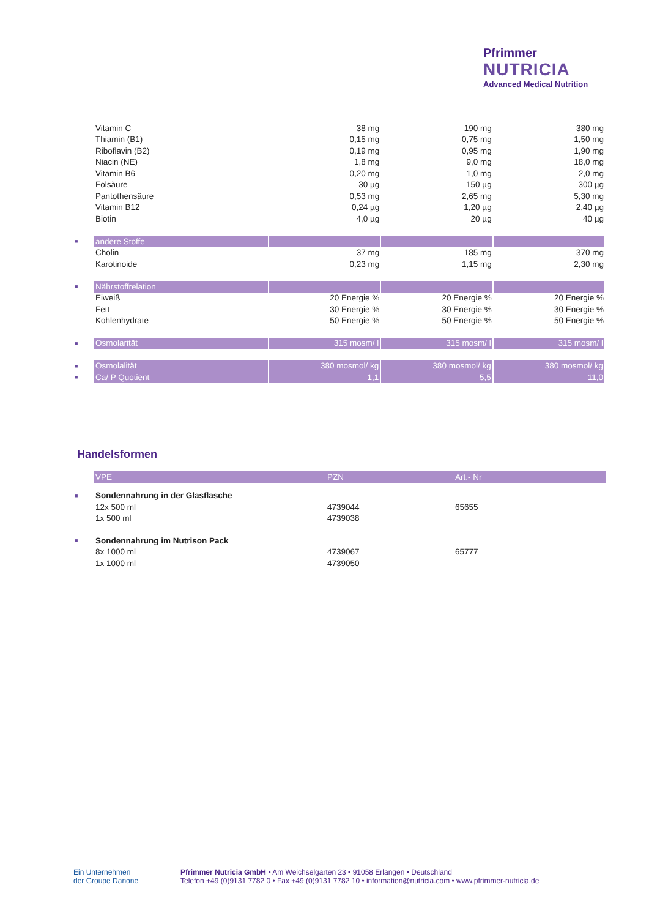Pfrimmer
NUTRICIA
Advanced Medical Nutrition
| | Vitamin C | 38 mg | 190 mg | 380 mg |
| | Thiamin (B1) | 0,15 mg | 0,75 mg | 1,50 mg |
| | Riboflavin (B2) | 0,19 mg | 0,95 mg | 1,90 mg |
| | Niacin (NE) | 1,8 mg | 9,0 mg | 18,0 mg |
| | Vitamin B6 | 0,20 mg | 1,0 mg | 2,0 mg |
| | Folsäure | 30 µg | 150 µg | 300 µg |
| | Pantothensäure | 0,53 mg | 2,65 mg | 5,30 mg |
| | Vitamin B12 | 0,24 µg | 1,20 µg | 2,40 µg |
| | Biotin | 4,0 µg | 20 µg | 40 µg |
| ■ | andere Stoffe | | | |
| | Cholin | 37 mg | 185 mg | 370 mg |
| | Karotinoide | 0,23 mg | 1,15 mg | 2,30 mg |
| ■ | Nährstoffrelation | | | |
| | Eiweiß | 20 Energie % | 20 Energie % | 20 Energie % |
| | Fett | 30 Energie % | 30 Energie % | 30 Energie % |
| | Kohlenhydrate | 50 Energie % | 50 Energie % | 50 Energie % |
| ■ | Osmolarität | 315 mosm/ l | 315 mosm/ l | 315 mosm/ l |
| ■ | Osmolalität | 380 mosmol/ kg | 380 mosmol/ kg | 380 mosmol/ kg |
| ■ | Ca/ P Quotient | 1,1 | 5,5 | 11,0 |
Handelsformen
| | VPE | PZN | Art.- Nr |
| ■ | Sondennahrung in der Glasflasche | | |
| | 12x 500 ml | 4739044 | 65655 |
| | 1x 500 ml | 4739038 | |
| ■ | Sondennahrung im Nutrison Pack | | |
| | 8x 1000 ml | 4739067 | 65777 |
| | 1x 1000 ml | 4739050 | |
Ein Unternehmen
der Groupe Danone
Pfrimmer Nutricia GmbH • Am Weichselgarten 23 • 91058 Erlangen • Deutschland
Telefon +49 (0)9131 7782 0 • Fax +49 (0)9131 7782 10 • information@nutricia.com • www.pfrimmer-nutricia.de